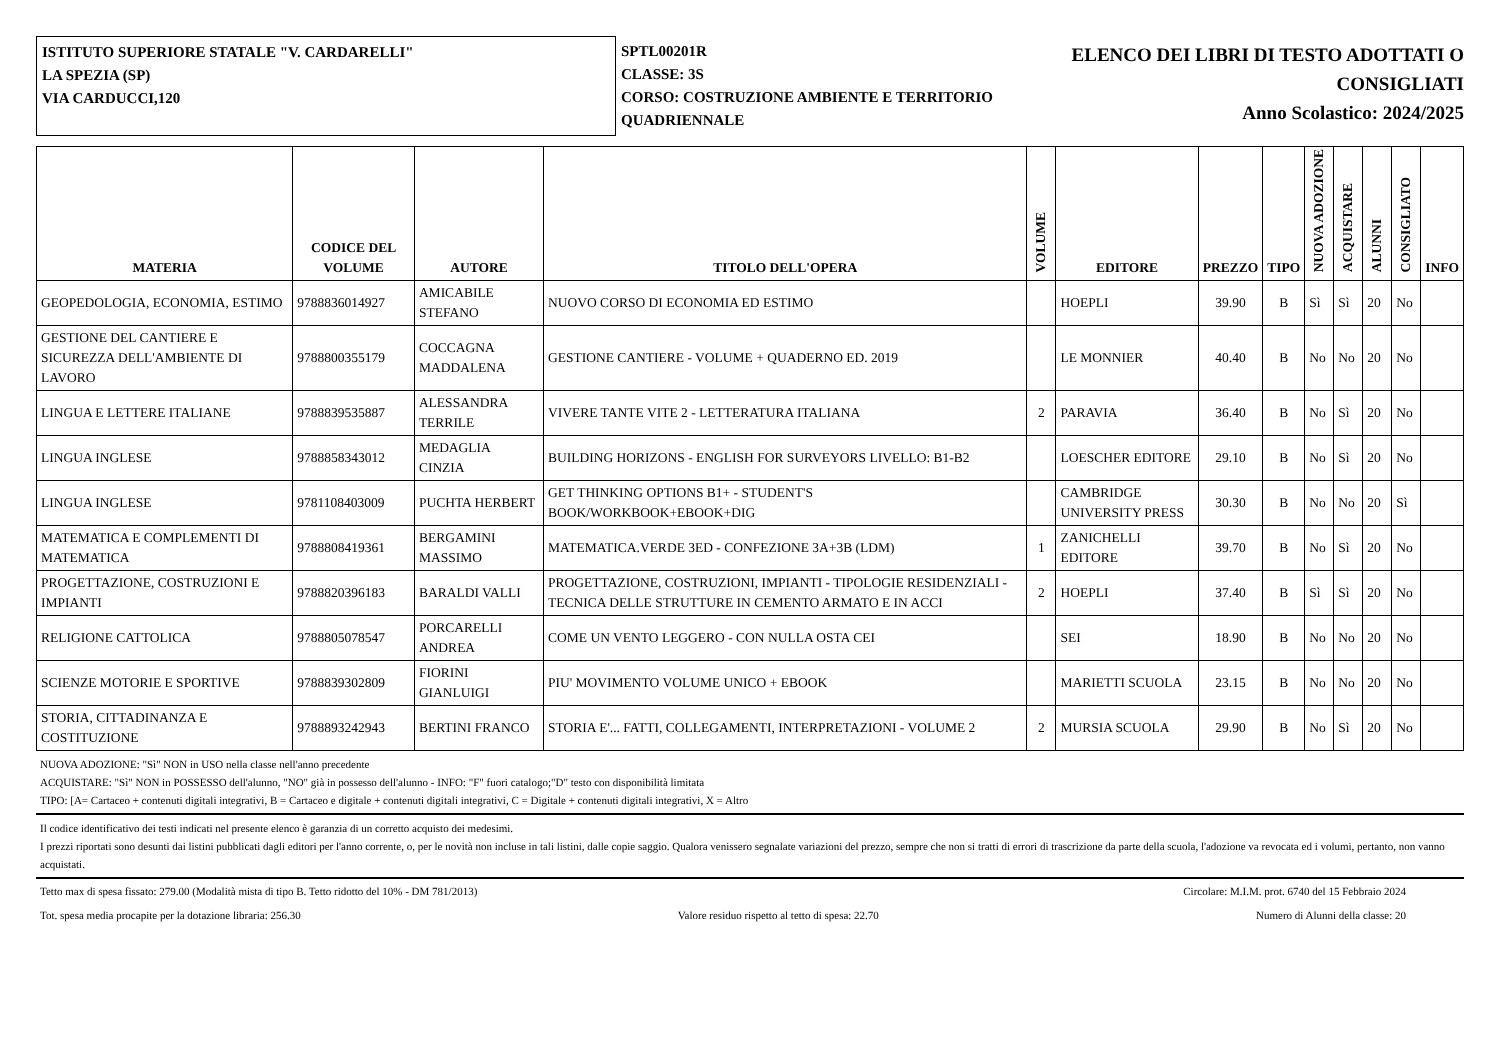ISTITUTO SUPERIORE STATALE "V. CARDARELLI"
LA SPEZIA (SP)
VIA CARDUCCI,120
SPTL00201R
CLASSE: 3S
CORSO: COSTRUZIONE AMBIENTE E TERRITORIO QUADRIENNALE
ELENCO DEI LIBRI DI TESTO ADOTTATI O CONSIGLIATI
Anno Scolastico: 2024/2025
| MATERIA | CODICE DEL VOLUME | AUTORE | TITOLO DELL'OPERA | VOLUME | EDITORE | PREZZO | TIPO | NUOVA ADOZIONE | ACQUISTARE | ALUNNI | CONSIGLIATO | INFO |
| --- | --- | --- | --- | --- | --- | --- | --- | --- | --- | --- | --- | --- |
| GEOPEDOLOGIA, ECONOMIA, ESTIMO | 9788836014927 | AMICABILE STEFANO | NUOVO CORSO DI ECONOMIA ED ESTIMO | | HOEPLI | 39.90 | B | Sì | Sì | 20 | No | |
| GESTIONE DEL CANTIERE E SICUREZZA DELL'AMBIENTE DI LAVORO | 9788800355179 | COCCAGNA MADDALENA | GESTIONE CANTIERE - VOLUME + QUADERNO ED. 2019 | | LE MONNIER | 40.40 | B | No | No | 20 | No | |
| LINGUA E LETTERE ITALIANE | 9788839535887 | ALESSANDRA TERRILE | VIVERE TANTE VITE 2 - LETTERATURA ITALIANA | 2 | PARAVIA | 36.40 | B | No | Sì | 20 | No | |
| LINGUA INGLESE | 9788858343012 | MEDAGLIA CINZIA | BUILDING HORIZONS - ENGLISH FOR SURVEYORS LIVELLO: B1-B2 | | LOESCHER EDITORE | 29.10 | B | No | Sì | 20 | No | |
| LINGUA INGLESE | 9781108403009 | PUCHTA HERBERT | GET THINKING OPTIONS B1+ - STUDENT'S BOOK/WORKBOOK+EBOOK+DIG | | CAMBRIDGE UNIVERSITY PRESS | 30.30 | B | No | No | 20 | Sì | |
| MATEMATICA E COMPLEMENTI DI MATEMATICA | 9788808419361 | BERGAMINI MASSIMO | MATEMATICA.VERDE 3ED - CONFEZIONE 3A+3B (LDM) | 1 | ZANICHELLI EDITORE | 39.70 | B | No | Sì | 20 | No | |
| PROGETTAZIONE, COSTRUZIONI E IMPIANTI | 9788820396183 | BARALDI VALLI | PROGETTAZIONE, COSTRUZIONI, IMPIANTI - TIPOLOGIE RESIDENZIALI - TECNICA DELLE STRUTTURE IN CEMENTO ARMATO E IN ACCI | 2 | HOEPLI | 37.40 | B | Sì | Sì | 20 | No | |
| RELIGIONE CATTOLICA | 9788805078547 | PORCARELLI ANDREA | COME UN VENTO LEGGERO - CON NULLA OSTA CEI | | SEI | 18.90 | B | No | No | 20 | No | |
| SCIENZE MOTORIE E SPORTIVE | 9788839302809 | FIORINI GIANLUIGI | PIU' MOVIMENTO VOLUME UNICO + EBOOK | | MARIETTI SCUOLA | 23.15 | B | No | No | 20 | No | |
| STORIA, CITTADINANZA E COSTITUZIONE | 9788893242943 | BERTINI FRANCO | STORIA E'... FATTI, COLLEGAMENTI, INTERPRETAZIONI - VOLUME 2 | 2 | MURSIA SCUOLA | 29.90 | B | No | Sì | 20 | No | |
NUOVA ADOZIONE: "Sì" NON in USO nella classe nell'anno precedente
ACQUISTARE: "Sì" NON in POSSESSO dell'alunno, "NO" già in possesso dell'alunno - INFO: "F" fuori catalogo;"D" testo con disponibilità limitata
TIPO: [A= Cartaceo + contenuti digitali integrativi, B = Cartaceo e digitale + contenuti digitali integrativi, C = Digitale + contenuti digitali integrativi, X = Altro
Il codice identificativo dei testi indicati nel presente elenco è garanzia di un corretto acquisto dei medesimi.
I prezzi riportati sono desunti dai listini pubblicati dagli editori per l'anno corrente, o, per le novità non incluse in tali listini, dalle copie saggio. Qualora venissero segnalate variazioni del prezzo, sempre che non si tratti di errori di trascrizione da parte della scuola, l'adozione va revocata ed i volumi, pertanto, non vanno acquistati.
Tetto max di spesa fissato: 279.00 (Modalità mista di tipo B. Tetto ridotto del 10% - DM 781/2013) Circolare: M.I.M. prot. 6740 del 15 Febbraio 2024
Tot. spesa media procapite per la dotazione libraria: 256.30 Valore residuo rispetto al tetto di spesa: 22.70 Numero di Alunni della classe: 20